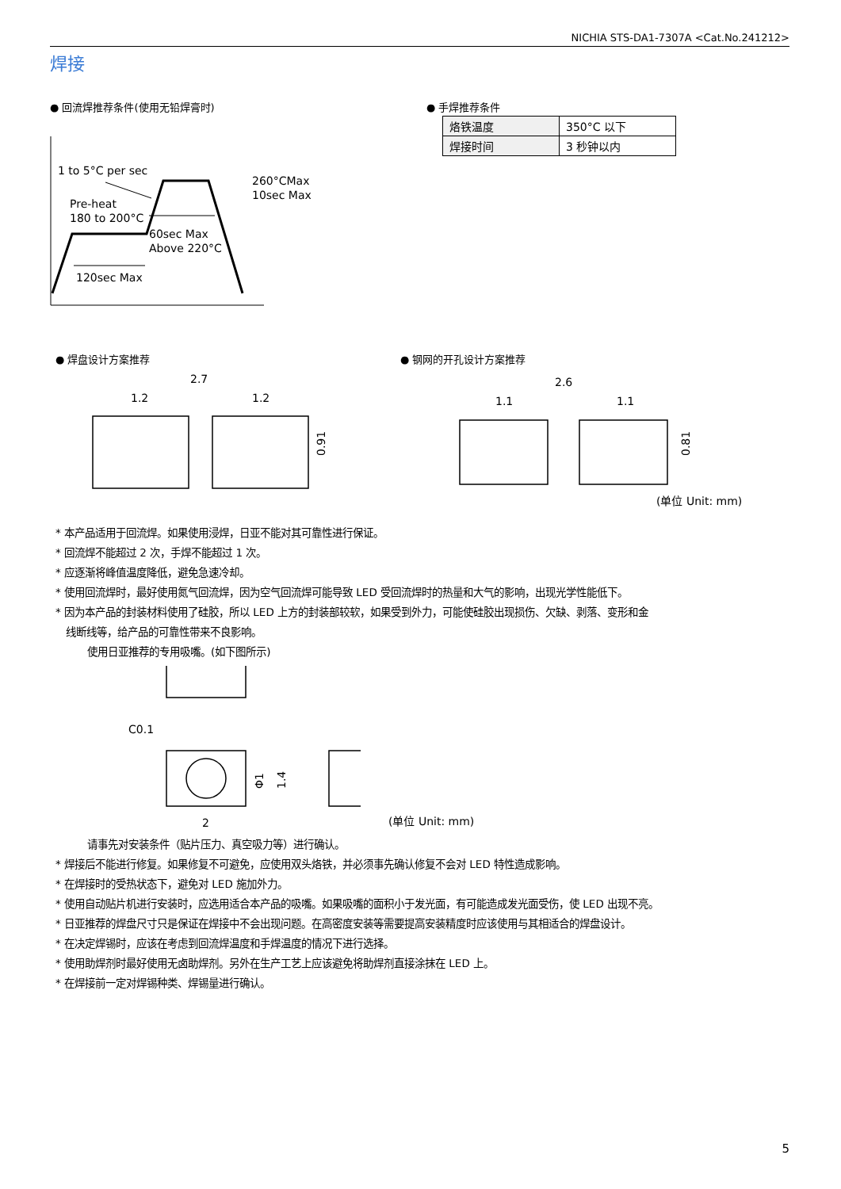NICHIA STS-DA1-7307A <Cat.No.241212>
焊接
● 回流焊推荐条件(使用无铅焊膏时)
1 to 5°C per sec
Pre-heat
180 to 200°C
60sec Max
Above 220°C
120sec Max
260°CMax
10sec Max
● 手焊推荐条件
| 烙铁温度 | 350°C 以下 |
| 焊接时间 | 3 秒钟以内 |
● 焊盘设计方案推荐 ● 钢网的开孔设计方案推荐
2.7
1.2
1.2
0.91
2.6
1.1
1.1
0.81
(单位 Unit: mm)
* 本产品适用于回流焊。如果使用浸焊，日亚不能对其可靠性进行保证。
* 回流焊不能超过 2 次，手焊不能超过 1 次。
* 应逐渐将峰值温度降低，避免急速冷却。
* 使用回流焊时，最好使用氮气回流焊，因为空气回流焊可能导致 LED 受回流焊时的热量和大气的影响，出现光学性能低下。
* 因为本产品的封装材料使用了硅胶，所以 LED 上方的封装部较软，如果受到外力，可能使硅胶出现损伤、欠缺、剥落、变形和金
线断线等，给产品的可靠性带来不良影响。
使用日亚推荐的专用吸嘴。(如下图所示)
C0.1
Φ1
1.4
2
(单位 Unit: mm)
请事先对安装条件（贴片压力、真空吸力等）进行确认。
* 焊接后不能进行修复。如果修复不可避免，应使用双头烙铁，并必须事先确认修复不会对 LED 特性造成影响。
* 在焊接时的受热状态下，避免对 LED 施加外力。
* 使用自动贴片机进行安装时，应选用适合本产品的吸嘴。如果吸嘴的面积小于发光面，有可能造成发光面受伤，使 LED 出现不亮。
* 日亚推荐的焊盘尺寸只是保证在焊接中不会出现问题。在高密度安装等需要提高安装精度时应该使用与其相适合的焊盘设计。
* 在决定焊锡时，应该在考虑到回流焊温度和手焊温度的情况下进行选择。
* 使用助焊剂时最好使用无卤助焊剂。另外在生产工艺上应该避免将助焊剂直接涂抹在 LED 上。
* 在焊接前一定对焊锡种类、焊锡量进行确认。
5